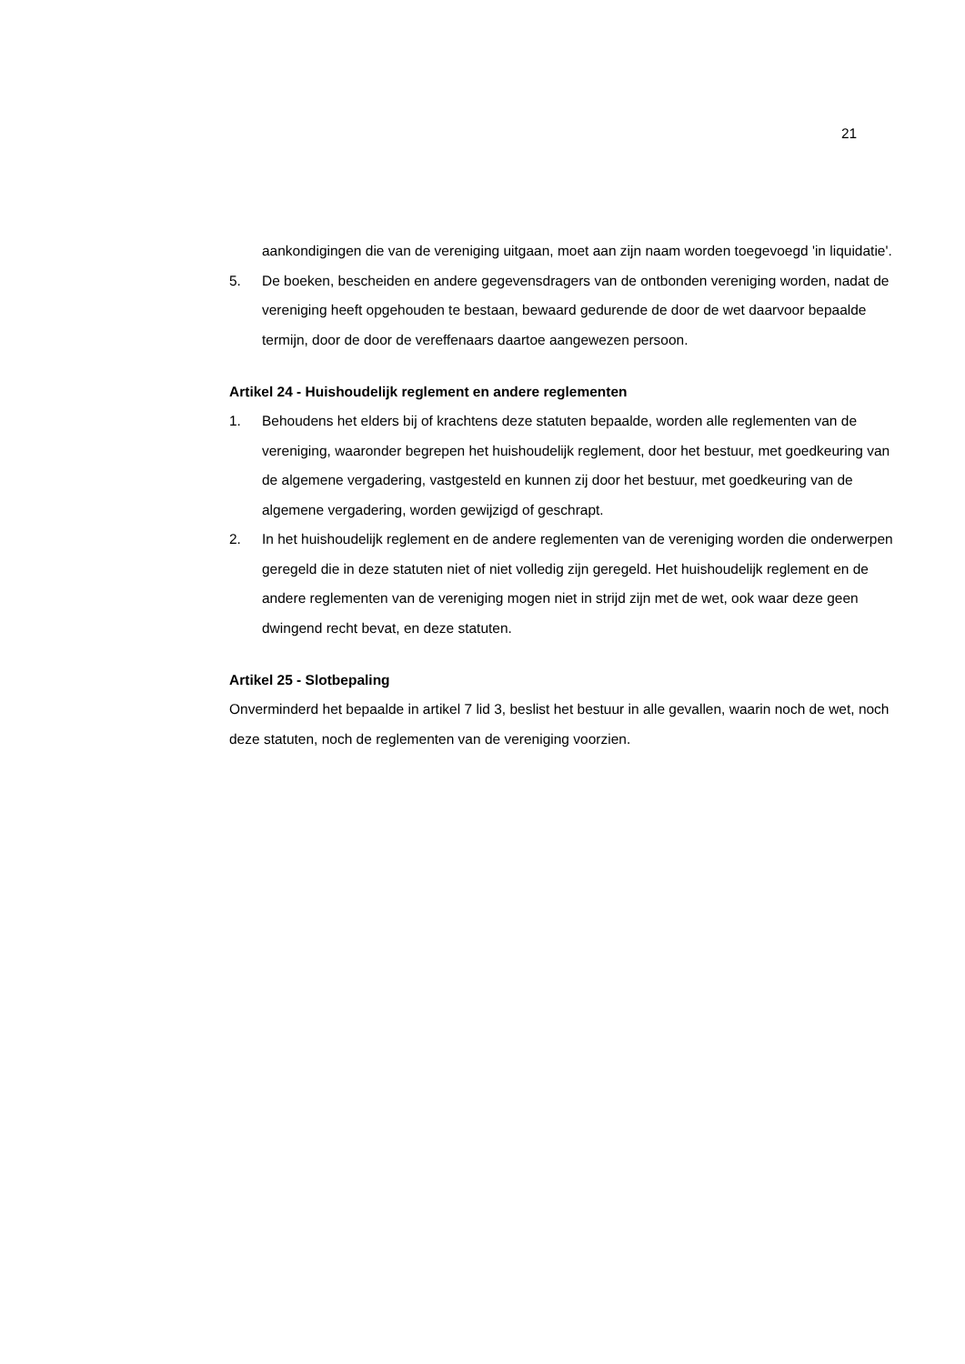21
aankondigingen die van de vereniging uitgaan, moet aan zijn naam worden toegevoegd 'in liquidatie'.
5. De boeken, bescheiden en andere gegevensdragers van de ontbonden vereniging worden, nadat de vereniging heeft opgehouden te bestaan, bewaard gedurende de door de wet daarvoor bepaalde termijn, door de door de vereffenaars daartoe aangewezen persoon.
Artikel 24 - Huishoudelijk reglement en andere reglementen
1. Behoudens het elders bij of krachtens deze statuten bepaalde, worden alle reglementen van de vereniging, waaronder begrepen het huishoudelijk reglement, door het bestuur, met goedkeuring van de algemene vergadering, vastgesteld en kunnen zij door het bestuur, met goedkeuring van de algemene vergadering, worden gewijzigd of geschrapt.
2. In het huishoudelijk reglement en de andere reglementen van de vereniging worden die onderwerpen geregeld die in deze statuten niet of niet volledig zijn geregeld. Het huishoudelijk reglement en de andere reglementen van de vereniging mogen niet in strijd zijn met de wet, ook waar deze geen dwingend recht bevat, en deze statuten.
Artikel 25 - Slotbepaling
Onverminderd het bepaalde in artikel 7 lid 3, beslist het bestuur in alle gevallen, waarin noch de wet, noch deze statuten, noch de reglementen van de vereniging voorzien.